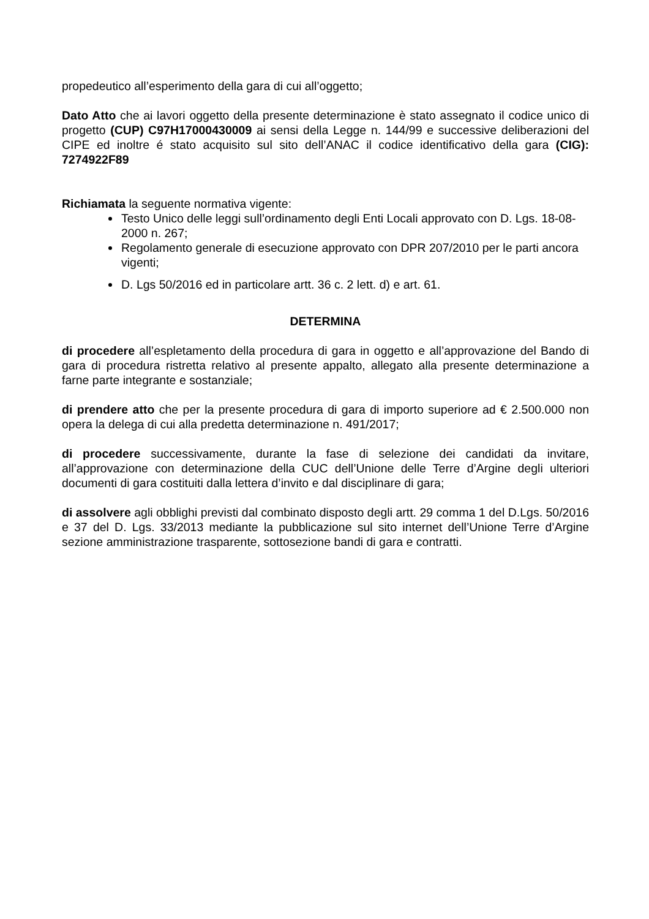propedeutico all’esperimento della gara di cui all’oggetto;
Dato Atto che ai lavori oggetto della presente determinazione è stato assegnato il codice unico di progetto (CUP) C97H17000430009 ai sensi della Legge n. 144/99 e successive deliberazioni del CIPE ed inoltre é stato acquisito sul sito dell’ANAC il codice identificativo della gara (CIG): 7274922F89
Richiamata la seguente normativa vigente:
Testo Unico delle leggi sull’ordinamento degli Enti Locali approvato con D. Lgs. 18-08-2000 n. 267;
Regolamento generale di esecuzione approvato con DPR 207/2010 per le parti ancora vigenti;
D. Lgs 50/2016 ed in particolare artt. 36 c. 2 lett. d) e art. 61.
DETERMINA
di procedere all’espletamento della procedura di gara in oggetto e all’approvazione del Bando di gara di procedura ristretta relativo al presente appalto, allegato alla presente determinazione a farne parte integrante e sostanziale;
di prendere atto che per la presente procedura di gara di importo superiore ad € 2.500.000 non opera la delega di cui alla predetta determinazione n. 491/2017;
di procedere successivamente, durante la fase di selezione dei candidati da invitare, all’approvazione con determinazione della CUC dell’Unione delle Terre d’Argine degli ulteriori documenti di gara costituiti dalla lettera d’invito e dal disciplinare di gara;
di assolvere agli obblighi previsti dal combinato disposto degli artt. 29 comma 1 del D.Lgs. 50/2016 e 37 del D. Lgs. 33/2013 mediante la pubblicazione sul sito internet dell’Unione Terre d’Argine sezione amministrazione trasparente, sottosezione bandi di gara e contratti.